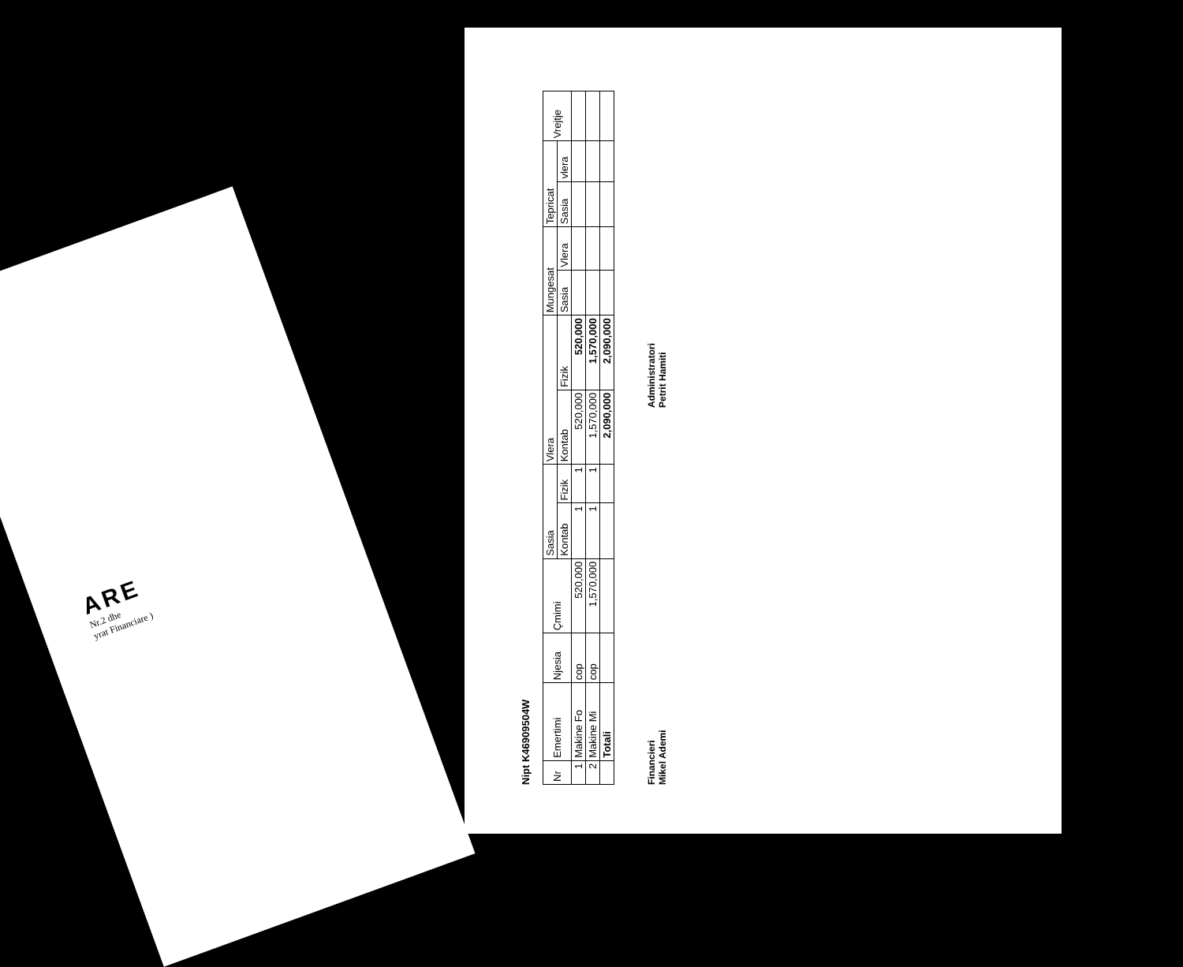ARE
Nr.2 dhe
yrat Financiare )
Nipt K46909504W
| Nr | Emertimi | Njesia | Çmimi | Sasia | | Vlera | | Mungesat | | Tepricat | | Vrejtje |
| --- | --- | --- | --- | --- | --- | --- | --- | --- | --- | --- | --- | --- |
| | | | | Kontab | Fizik | Kontab | Fizik | Sasia | Vlera | Sasia | vlera | |
| 1 | Makine Fo | cop | 520,000 | 1 | 1 | 520,000 | 520,000 | | | | | |
| 2 | Makine Mi | cop | 1,570,000 | 1 | 1 | 1,570,000 | 1,570,000 | | | | | |
| | Totali | | | | | 2,090,000 | 2,090,000 | | | | | |
Financieri
Mikel Ademi
Administratori
Petrit Hamiti